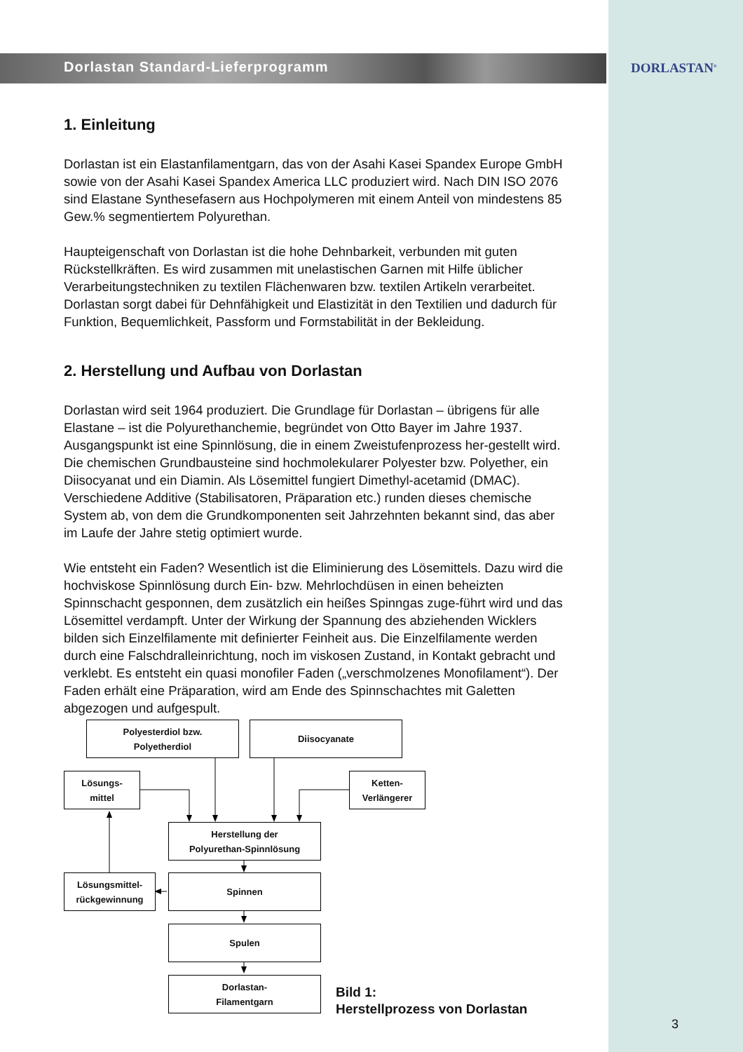Dorlastan Standard-Lieferprogramm
DORLASTAN<sup>®</sup>
1. Einleitung
Dorlastan ist ein Elastanfilamentgarn, das von der Asahi Kasei Spandex Europe GmbH sowie von der Asahi Kasei Spandex America LLC produziert wird. Nach DIN ISO 2076 sind Elastane Synthesefasern aus Hochpolymeren mit einem Anteil von mindestens 85 Gew.% segmentiertem Polyurethan.
Haupteigenschaft von Dorlastan ist die hohe Dehnbarkeit, verbunden mit guten Rückstellkräften. Es wird zusammen mit unelastischen Garnen mit Hilfe üblicher Verarbeitungstechniken zu textilen Flächenwaren bzw. textilen Artikeln verarbeitet. Dorlastan sorgt dabei für Dehnfähigkeit und Elastizität in den Textilien und dadurch für Funktion, Bequemlichkeit, Passform und Formstabilität in der Bekleidung.
2. Herstellung und Aufbau von Dorlastan
Dorlastan wird seit 1964 produziert. Die Grundlage für Dorlastan – übrigens für alle Elastane – ist die Polyurethanchemie, begründet von Otto Bayer im Jahre 1937. Ausgangspunkt ist eine Spinnlösung, die in einem Zweistufenprozess her-gestellt wird. Die chemischen Grundbausteine sind hochmolekularer Polyester bzw. Polyether, ein Diisocyanat und ein Diamin. Als Lösemittel fungiert Dimethyl-acetamid (DMAC). Verschiedene Additive (Stabilisatoren, Präparation etc.) runden dieses chemische System ab, von dem die Grundkomponenten seit Jahrzehnten bekannt sind, das aber im Laufe der Jahre stetig optimiert wurde.
Wie entsteht ein Faden? Wesentlich ist die Eliminierung des Lösemittels. Dazu wird die hochviskose Spinnlösung durch Ein- bzw. Mehrlochdüsen in einen beheizten Spinnschacht gesponnen, dem zusätzlich ein heißes Spinngas zuge-führt wird und das Lösemittel verdampft. Unter der Wirkung der Spannung des abziehenden Wicklers bilden sich Einzelfilamente mit definierter Feinheit aus. Die Einzelfilamente werden durch eine Falschdralleinrichtung, noch im viskosen Zustand, in Kontakt gebracht und verklebt. Es entsteht ein quasi monofiler Faden („verschmolzenes Monofilament“). Der Faden erhält eine Präparation, wird am Ende des Spinnschachtes mit Galetten abgezogen und aufgespult.
Polyesterdiol bzw.
Polyetherdiol
Diisocyanate
Lösungs-
mittel
Ketten-
Verlängerer
Herstellung der
Polyurethan-Spinnlösung
Lösungsmittel-
rückgewinnung
Spinnen
Spulen
Dorlastan-
Filamentgarn
Bild 1:
Herstellprozess von Dorlastan
3